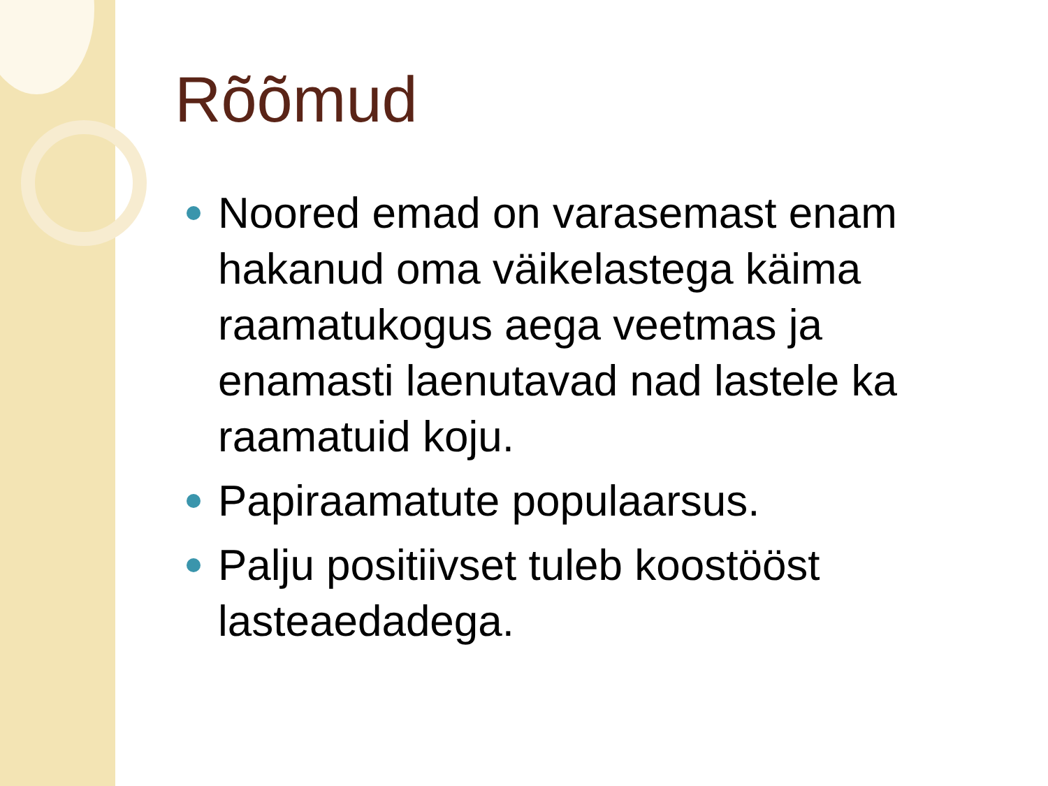Rõõmud
Noored emad on varasemast enam hakanud oma väikelastega käima raamatukogus aega veetmas ja enamasti laenutavad nad lastele ka raamatuid koju.
Papiraamatute populaarsus.
Palju positiivset tuleb koostööst lasteaedadega.